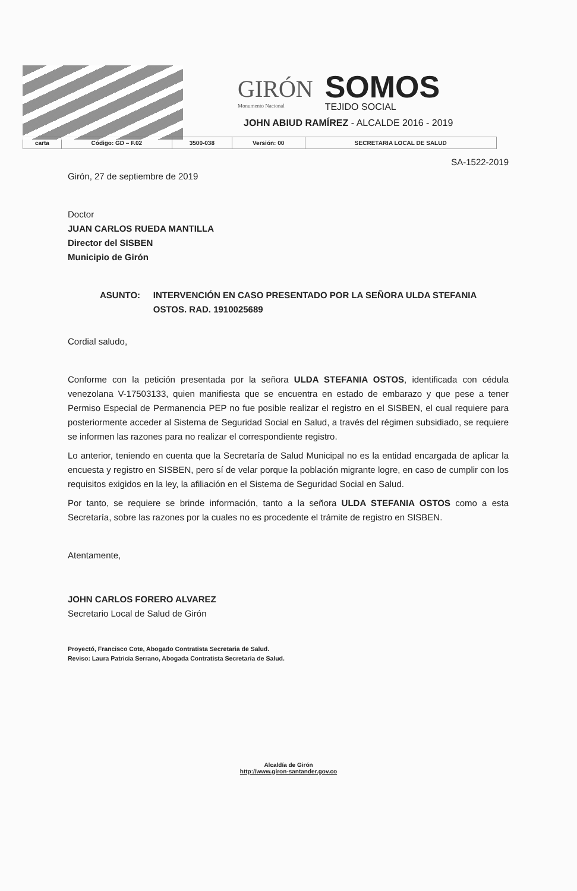GIRÓN
Monumento Nacional
SOMOS
TEJIDO SOCIAL
JOHN ABIUD RAMÍREZ - ALCALDE 2016 - 2019
| carta | Código: GD – F.02 | 3500-038 | Versión: 00 | SECRETARIA LOCAL DE SALUD |
SA-1522-2019
Girón, 27 de septiembre de 2019
Doctor
JUAN CARLOS RUEDA MANTILLA
Director del SISBEN
Municipio de Girón
ASUNTO: INTERVENCIÓN EN CASO PRESENTADO POR LA SEÑORA ULDA STEFANIA OSTOS. RAD. 1910025689
Cordial saludo,
Conforme con la petición presentada por la señora ULDA STEFANIA OSTOS, identificada con cédula venezolana V-17503133, quien manifiesta que se encuentra en estado de embarazo y que pese a tener Permiso Especial de Permanencia PEP no fue posible realizar el registro en el SISBEN, el cual requiere para posteriormente acceder al Sistema de Seguridad Social en Salud, a través del régimen subsidiado, se requiere se informen las razones para no realizar el correspondiente registro.
Lo anterior, teniendo en cuenta que la Secretaría de Salud Municipal no es la entidad encargada de aplicar la encuesta y registro en SISBEN, pero sí de velar porque la población migrante logre, en caso de cumplir con los requisitos exigidos en la ley, la afiliación en el Sistema de Seguridad Social en Salud.
Por tanto, se requiere se brinde información, tanto a la señora ULDA STEFANIA OSTOS como a esta Secretaría, sobre las razones por la cuales no es procedente el trámite de registro en SISBEN.
Atentamente,
JOHN CARLOS FORERO ALVAREZ
Secretario Local de Salud de Girón
Proyectó, Francisco Cote, Abogado Contratista Secretaria de Salud.
Reviso: Laura Patricia Serrano, Abogada Contratista Secretaria de Salud.
Alcaldía de Girón
http://www.giron-santander.gov.co